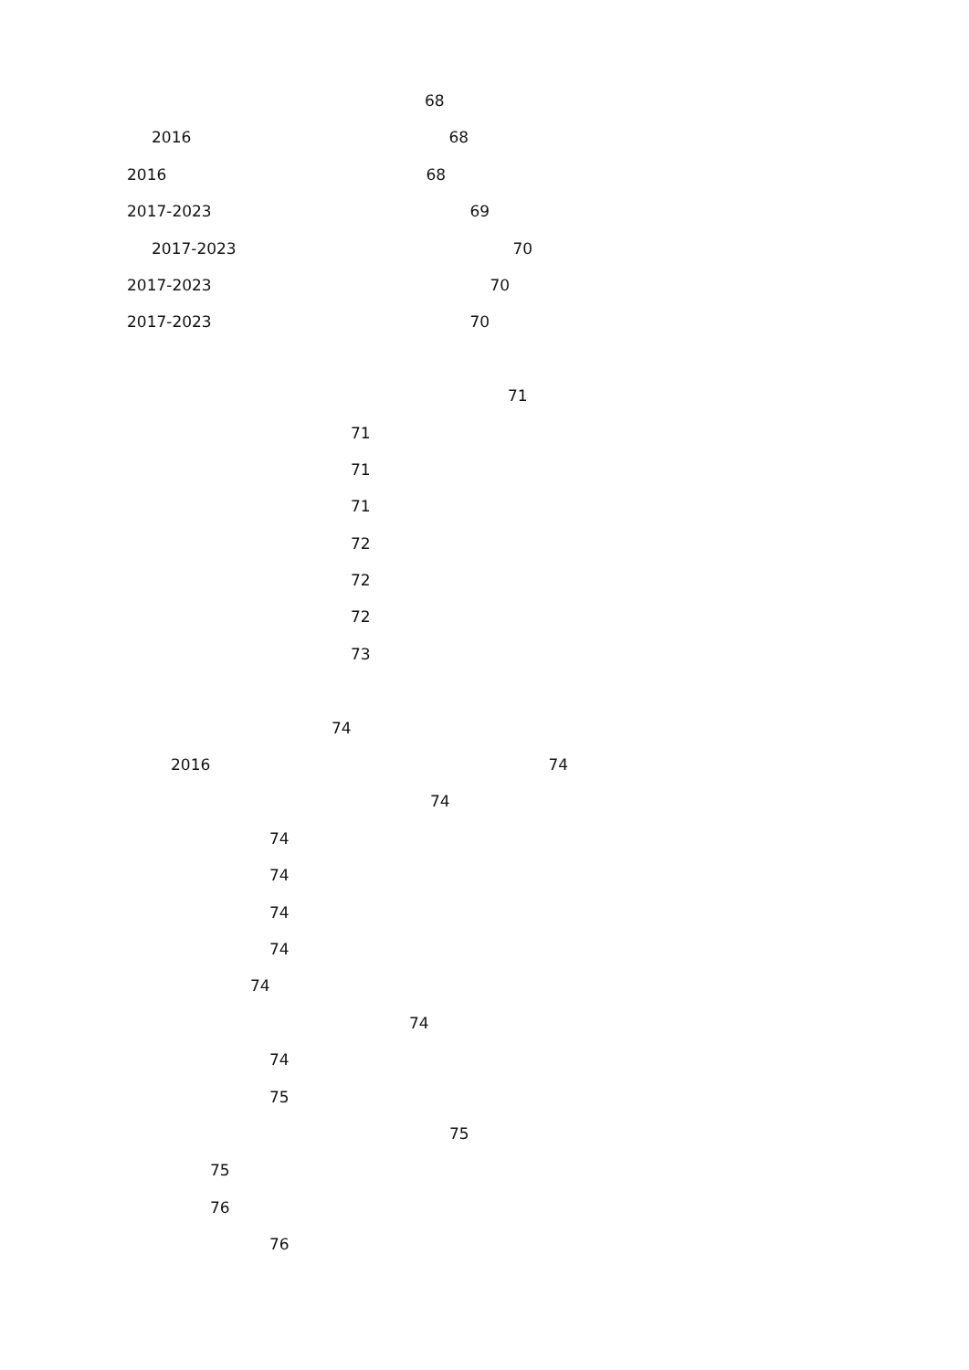68
2016 68
2016 68
2017-2023 69
2017-2023 70
2017-2023 70
2017-2023 70
71
71
71
71
72
72
72
73
74
2016 74
74
74
74
74
74
74
74
74
75
75
75
76
76